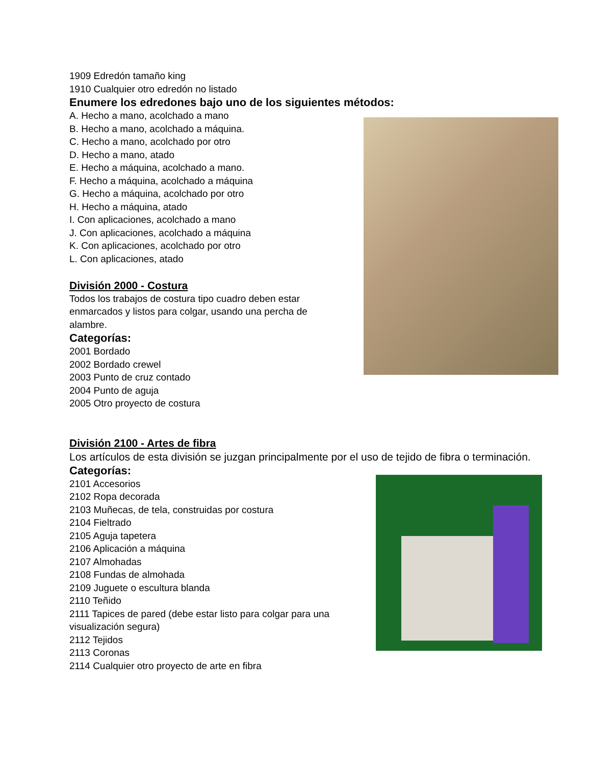1909 Edredón tamaño king
1910 Cualquier otro edredón no listado
Enumere los edredones bajo uno de los siguientes métodos:
A. Hecho a mano, acolchado a mano
B. Hecho a mano, acolchado a máquina.
C. Hecho a mano, acolchado por otro
D. Hecho a mano, atado
E. Hecho a máquina, acolchado a mano.
F. Hecho a máquina, acolchado a máquina
G. Hecho a máquina, acolchado por otro
H. Hecho a máquina, atado
I. Con aplicaciones, acolchado a mano
J. Con aplicaciones, acolchado a máquina
K. Con aplicaciones, acolchado por otro
L. Con aplicaciones, atado
División 2000 - Costura
Todos los trabajos de costura tipo cuadro deben estar enmarcados y listos para colgar, usando una percha de alambre.
Categorías:
2001 Bordado
2002 Bordado crewel
2003 Punto de cruz contado
2004 Punto de aguja
2005 Otro proyecto de costura
División 2100 - Artes de fibra
Los artículos de esta división se juzgan principalmente por el uso de tejido de fibra o terminación.
Categorías:
2101 Accesorios
2102 Ropa decorada
2103 Muñecas, de tela, construidas por costura
2104 Fieltrado
2105 Aguja tapetera
2106 Aplicación a máquina
2107 Almohadas
2108 Fundas de almohada
2109 Juguete o escultura blanda
2110 Teñido
2111 Tapices de pared (debe estar listo para colgar para una visualización segura)
2112 Tejidos
2113 Coronas
2114 Cualquier otro proyecto de arte en fibra